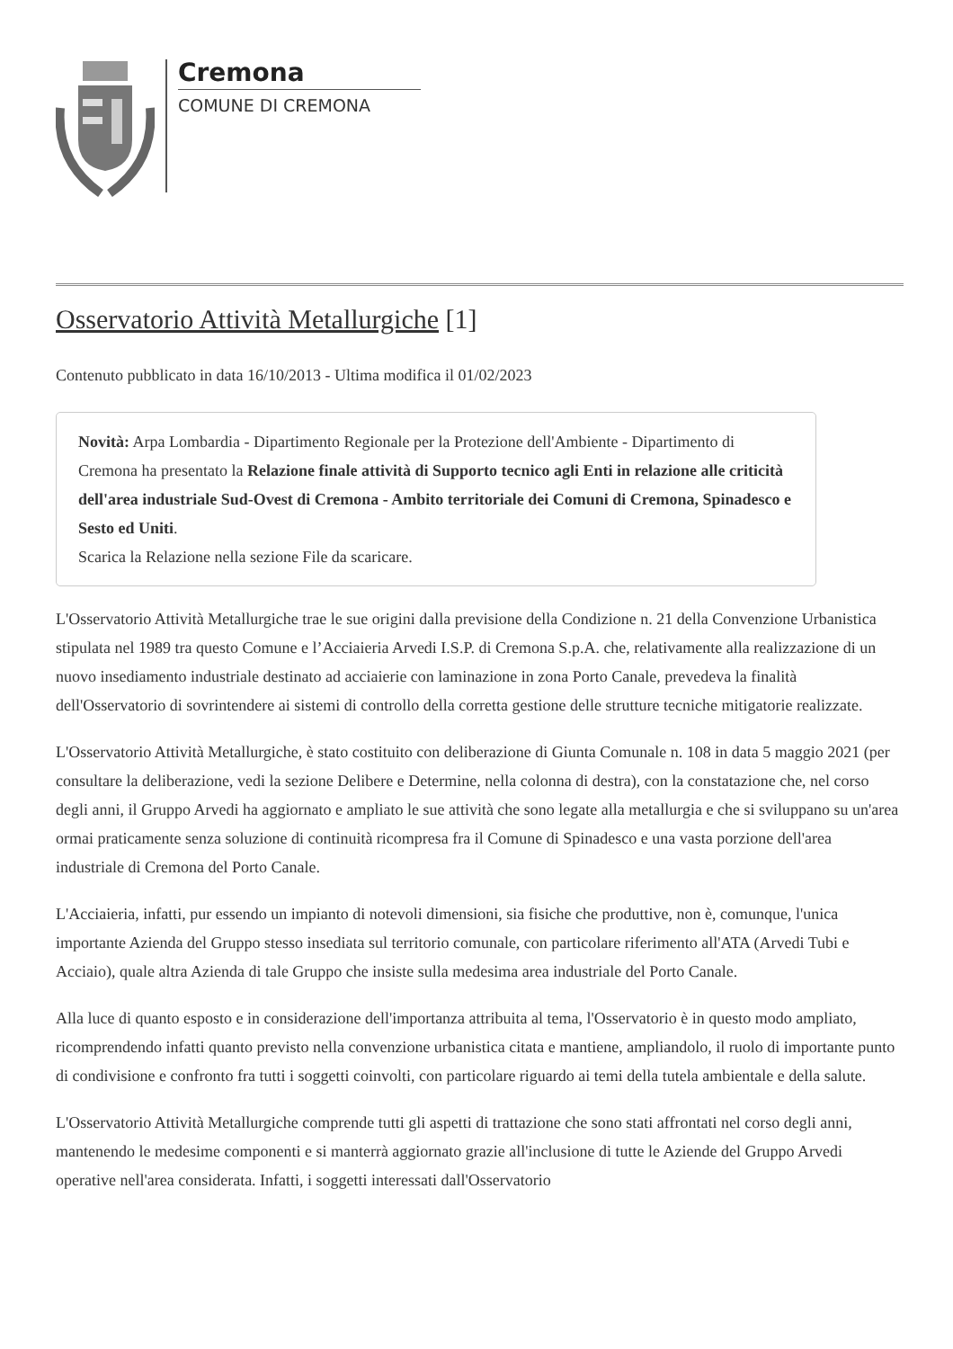Cremona
COMUNE DI CREMONA
Osservatorio Attività Metallurgiche [1]
Contenuto pubblicato in data 16/10/2013 - Ultima modifica il 01/02/2023
Novità: Arpa Lombardia - Dipartimento Regionale per la Protezione dell'Ambiente - Dipartimento di Cremona ha presentato la Relazione finale attività di Supporto tecnico agli Enti in relazione alle criticità dell'area industriale Sud-Ovest di Cremona - Ambito territoriale dei Comuni di Cremona, Spinadesco e Sesto ed Uniti.
Scarica la Relazione nella sezione File da scaricare.
L'Osservatorio Attività Metallurgiche trae le sue origini dalla previsione della Condizione n. 21 della Convenzione Urbanistica stipulata nel 1989 tra questo Comune e l’Acciaieria Arvedi I.S.P. di Cremona S.p.A. che, relativamente alla realizzazione di un nuovo insediamento industriale destinato ad acciaierie con laminazione in zona Porto Canale, prevedeva la finalità dell'Osservatorio di sovrintendere ai sistemi di controllo della corretta gestione delle strutture tecniche mitigatorie realizzate.
L'Osservatorio Attività Metallurgiche, è stato costituito con deliberazione di Giunta Comunale n. 108 in data 5 maggio 2021 (per consultare la deliberazione, vedi la sezione Delibere e Determine, nella colonna di destra), con la constatazione che, nel corso degli anni, il Gruppo Arvedi ha aggiornato e ampliato le sue attività che sono legate alla metallurgia e che si sviluppano su un'area ormai praticamente senza soluzione di continuità ricompresa fra il Comune di Spinadesco e una vasta porzione dell'area industriale di Cremona del Porto Canale.
L'Acciaieria, infatti, pur essendo un impianto di notevoli dimensioni, sia fisiche che produttive, non è, comunque, l'unica importante Azienda del Gruppo stesso insediata sul territorio comunale, con particolare riferimento all'ATA (Arvedi Tubi e Acciaio), quale altra Azienda di tale Gruppo che insiste sulla medesima area industriale del Porto Canale.
Alla luce di quanto esposto e in considerazione dell'importanza attribuita al tema, l'Osservatorio è in questo modo ampliato, ricomprendendo infatti quanto previsto nella convenzione urbanistica citata e mantiene, ampliandolo, il ruolo di importante punto di condivisione e confronto fra tutti i soggetti coinvolti, con particolare riguardo ai temi della tutela ambientale e della salute.
L'Osservatorio Attività Metallurgiche comprende tutti gli aspetti di trattazione che sono stati affrontati nel corso degli anni, mantenendo le medesime componenti e si manterrà aggiornato grazie all'inclusione di tutte le Aziende del Gruppo Arvedi operative nell'area considerata. Infatti, i soggetti interessati dall'Osservatorio